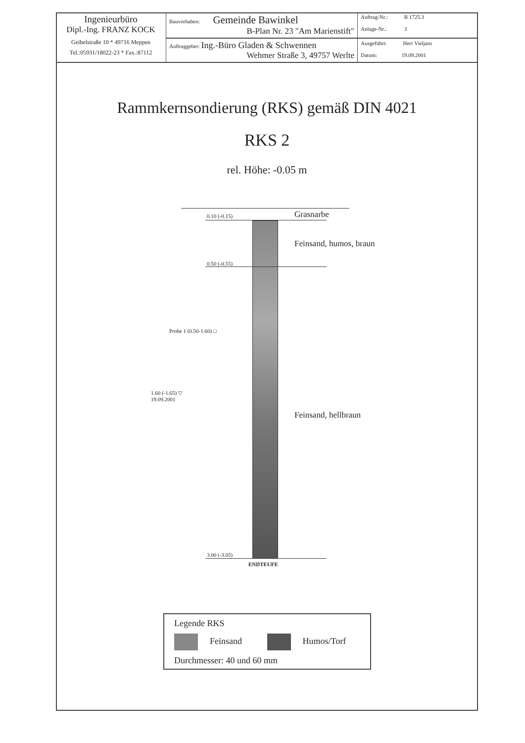| Ingenieurbüro Dipl.-Ing. FRANZ KOCK Geibelstraße 10 * 49716 Meppen Tel.:05931/18022-23 * Fax.:87112 | Bauvorhaben: Gemeinde Bawinkel B-Plan Nr. 23 "Am Marienstift" | Auftrag-Nr.: B 1725.3 Anlage-Nr.: 3 |
| | Auftraggeber: Ing.-Büro Gladen & Schwennen Wehmer Straße 3, 49757 Werlte | Ausgeführt: Herr Vieljans Datum: 19.09.2001 |
Rammkernsondierung (RKS) gemäß DIN 4021
RKS 2
rel. Höhe: -0.05 m
0.10 (-0.15) Grasnarbe
Feinsand, humos, braun
0.50 (-0.55)
Probe 1 (0.50-1.60) □
1.60 (-1.65) ▽
19.09.2001
Feinsand, hellbraun
3.00 (-3.05)
ENDTEUFE
Legende RKS
Feinsand Humos/Torf
Durchmesser: 40 und 60 mm